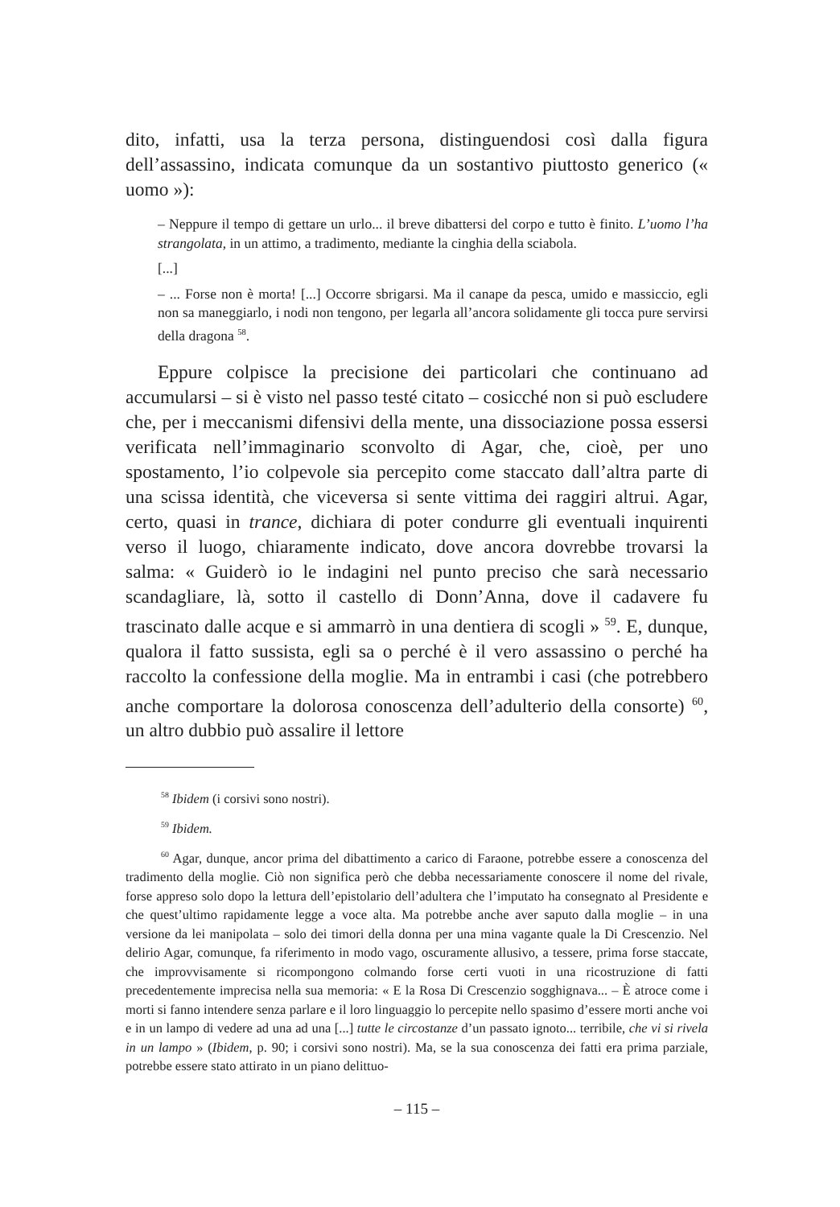dito, infatti, usa la terza persona, distinguendosi così dalla figura dell’assassino, indicata comunque da un sostantivo piuttosto generico (« uomo »):
– Neppure il tempo di gettare un urlo... il breve dibattersi del corpo e tutto è finito. L’uomo l’ha strangolata, in un attimo, a tradimento, mediante la cinghia della sciabola.
[...]
– ... Forse non è morta! [...] Occorre sbrigarsi. Ma il canape da pesca, umido e massiccio, egli non sa maneggiarlo, i nodi non tengono, per legarla all’ancora solidamente gli tocca pure servirsi della dragona <sup>58</sup>.
Eppure colpisce la precisione dei particolari che continuano ad accumularsi – si è visto nel passo testé citato – cosicché non si può escludere che, per i meccanismi difensivi della mente, una dissociazione possa essersi verificata nell’immaginario sconvolto di Agar, che, cioè, per uno spostamento, l’io colpevole sia percepito come staccato dall’altra parte di una scissa identità, che viceversa si sente vittima dei raggiri altrui. Agar, certo, quasi in trance, dichiara di poter condurre gli eventuali inquirenti verso il luogo, chiaramente indicato, dove ancora dovrebbe trovarsi la salma: « Guiderò io le indagini nel punto preciso che sarà necessario scandagliare, là, sotto il castello di Donn’Anna, dove il cadavere fu trascinato dalle acque e si ammarrò in una dentiera di scogli » <sup>59</sup>. E, dunque, qualora il fatto sussista, egli sa o perché è il vero assassino o perché ha raccolto la confessione della moglie. Ma in entrambi i casi (che potrebbero anche comportare la dolorosa conoscenza dell’adulterio della consorte) <sup>60</sup>, un altro dubbio può assalire il lettore
<sup>58</sup> Ibidem (i corsivi sono nostri).
<sup>59</sup> Ibidem.
<sup>60</sup> Agar, dunque, ancor prima del dibattimento a carico di Faraone, potrebbe essere a conoscenza del tradimento della moglie. Ciò non significa però che debba necessariamente conoscere il nome del rivale, forse appreso solo dopo la lettura dell’epistolario dell’adultera che l’imputato ha consegnato al Presidente e che quest’ultimo rapidamente legge a voce alta. Ma potrebbe anche aver saputo dalla moglie – in una versione da lei manipolata – solo dei timori della donna per una mina vagante quale la Di Crescenzio. Nel delirio Agar, comunque, fa riferimento in modo vago, oscuramente allusivo, a tessere, prima forse staccate, che improvvisamente si ricompongono colmando forse certi vuoti in una ricostruzione di fatti precedentemente imprecisa nella sua memoria: « E la Rosa Di Crescenzio sogghignava... – È atroce come i morti si fanno intendere senza parlare e il loro linguaggio lo percepite nello spasimo d’essere morti anche voi e in un lampo di vedere ad una ad una [...] tutte le circostanze d’un passato ignoto... terribile, che vi si rivela in un lampo » (Ibidem, p. 90; i corsivi sono nostri). Ma, se la sua conoscenza dei fatti era prima parziale, potrebbe essere stato attirato in un piano delittuo-
– 115 –